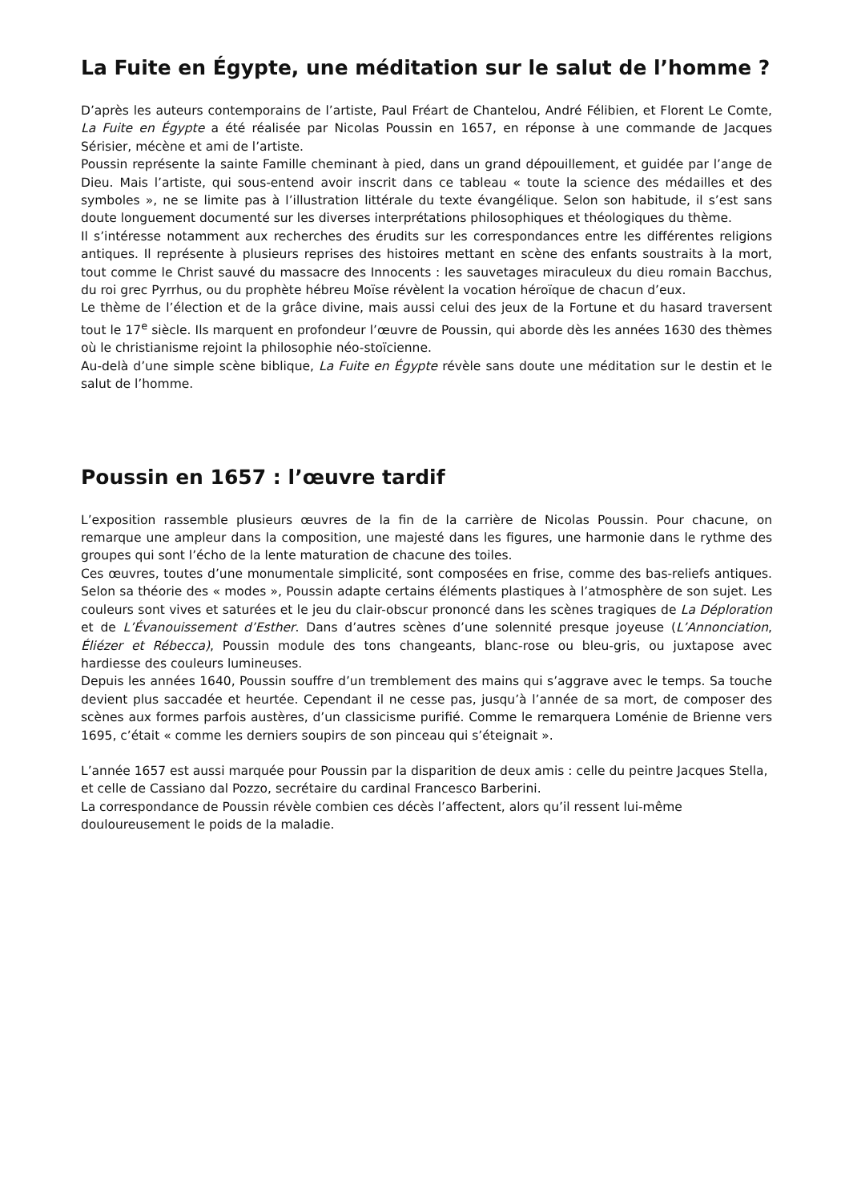La Fuite en Égypte, une méditation sur le salut de l’homme ?
D’après les auteurs contemporains de l’artiste, Paul Fréart de Chantelou, André Félibien, et Florent Le Comte, La Fuite en Égypte a été réalisée par Nicolas Poussin en 1657, en réponse à une commande de Jacques Sérisier, mécène et ami de l’artiste.
Poussin représente la sainte Famille cheminant à pied, dans un grand dépouillement, et guidée par l’ange de Dieu. Mais l’artiste, qui sous-entend avoir inscrit dans ce tableau « toute la science des médailles et des symboles », ne se limite pas à l’illustration littérale du texte évangélique. Selon son habitude, il s’est sans doute longuement documenté sur les diverses interprétations philosophiques et théologiques du thème.
Il s’intéresse notamment aux recherches des érudits sur les correspondances entre les différentes religions antiques. Il représente à plusieurs reprises des histoires mettant en scène des enfants soustraits à la mort, tout comme le Christ sauvé du massacre des Innocents : les sauvetages miraculeux du dieu romain Bacchus, du roi grec Pyrrhus, ou du prophète hébreu Moïse révèlent la vocation héroïque de chacun d’eux.
Le thème de l’élection et de la grâce divine, mais aussi celui des jeux de la Fortune et du hasard traversent tout le 17<sup>e</sup> siècle. Ils marquent en profondeur l’œuvre de Poussin, qui aborde dès les années 1630 des thèmes où le christianisme rejoint la philosophie néo-stoïcienne.
Au-delà d’une simple scène biblique, La Fuite en Égypte révèle sans doute une méditation sur le destin et le salut de l’homme.
Poussin en 1657 : l’œuvre tardif
L’exposition rassemble plusieurs œuvres de la fin de la carrière de Nicolas Poussin. Pour chacune, on remarque une ampleur dans la composition, une majesté dans les figures, une harmonie dans le rythme des groupes qui sont l’écho de la lente maturation de chacune des toiles.
Ces œuvres, toutes d’une monumentale simplicité, sont composées en frise, comme des bas-reliefs antiques. Selon sa théorie des « modes », Poussin adapte certains éléments plastiques à l’atmosphère de son sujet. Les couleurs sont vives et saturées et le jeu du clair-obscur prononcé dans les scènes tragiques de La Déploration et de L’Évanouissement d’Esther. Dans d’autres scènes d’une solennité presque joyeuse (L’Annonciation, Éliézer et Rébecca), Poussin module des tons changeants, blanc-rose ou bleu-gris, ou juxtapose avec hardiesse des couleurs lumineuses.
Depuis les années 1640, Poussin souffre d’un tremblement des mains qui s’aggrave avec le temps. Sa touche devient plus saccadée et heurtée. Cependant il ne cesse pas, jusqu’à l’année de sa mort, de composer des scènes aux formes parfois austères, d’un classicisme purifié. Comme le remarquera Loménie de Brienne vers 1695, c’était « comme les derniers soupirs de son pinceau qui s’éteignait ».
L’année 1657 est aussi marquée pour Poussin par la disparition de deux amis : celle du peintre Jacques Stella, et celle de Cassiano dal Pozzo, secrétaire du cardinal Francesco Barberini.
La correspondance de Poussin révèle combien ces décès l’affectent, alors qu’il ressent lui-même douloureusement le poids de la maladie.